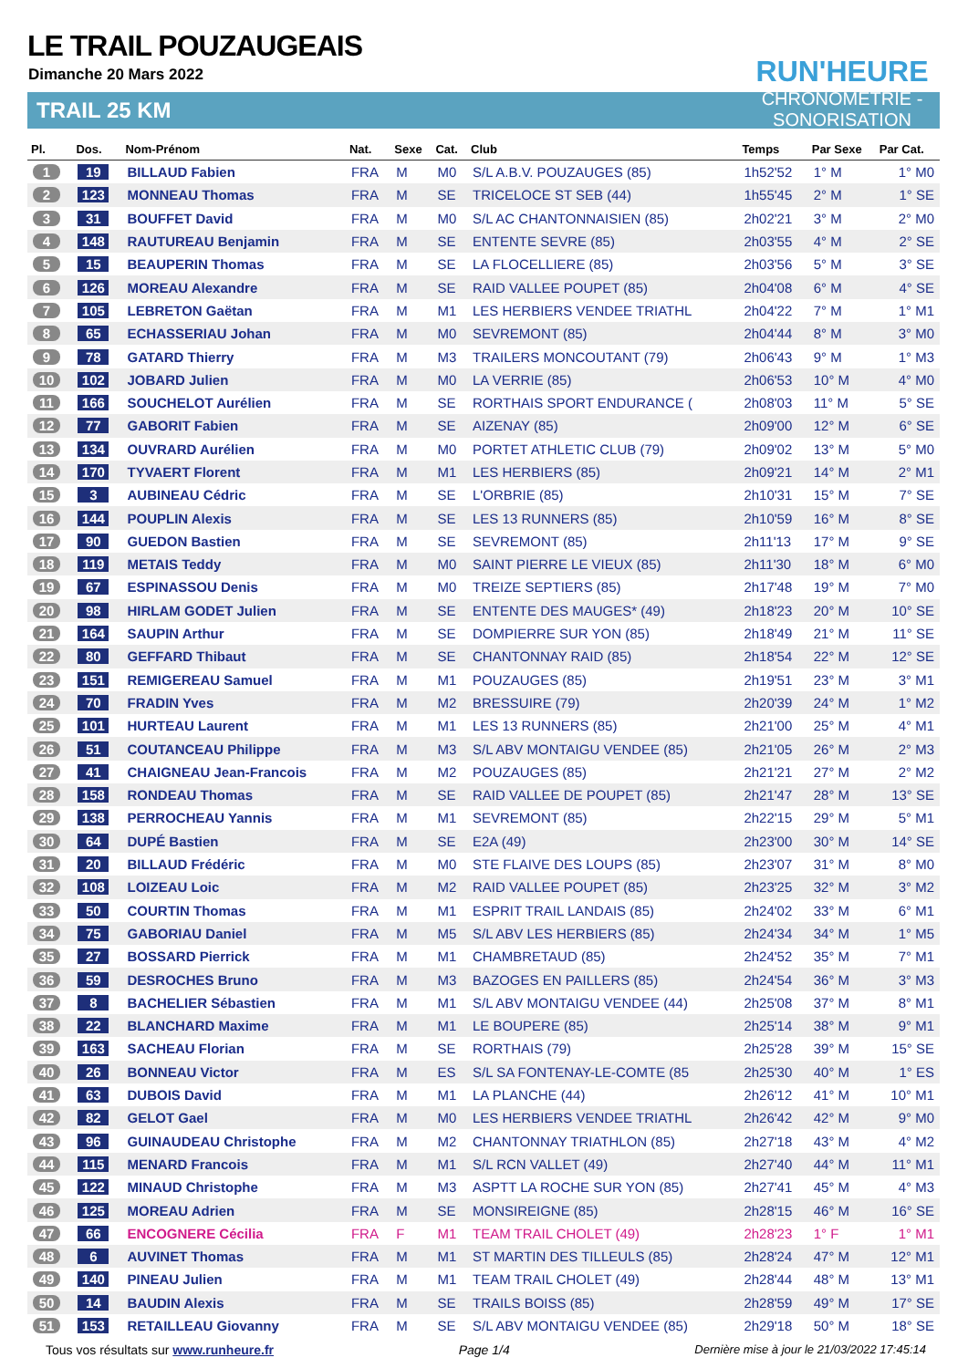LE TRAIL POUZAUGEAIS
Dimanche 20 Mars 2022
TRAIL 25 KM
RUN'HEURE
CHRONOMÉTRIE - SONORISATION
| Pl. | Dos. | Nom-Prénom | Nat. | Sexe | Cat. | Club | Temps | Par Sexe | Par Cat. |
| --- | --- | --- | --- | --- | --- | --- | --- | --- | --- |
| 1 | 19 | BILLAUD Fabien | FRA | M | M0 | S/L A.B.V. POUZAUGES (85) | 1h52'52 | 1° M | 1° M0 |
| 2 | 123 | MONNEAU Thomas | FRA | M | SE | TRICELOCE ST SEB (44) | 1h55'45 | 2° M | 1° SE |
| 3 | 31 | BOUFFET David | FRA | M | M0 | S/L AC CHANTONNAISIEN (85) | 2h02'21 | 3° M | 2° M0 |
| 4 | 148 | RAUTUREAU Benjamin | FRA | M | SE | ENTENTE SEVRE (85) | 2h03'55 | 4° M | 2° SE |
| 5 | 15 | BEAUPERIN Thomas | FRA | M | SE | LA FLOCELLIERE (85) | 2h03'56 | 5° M | 3° SE |
| 6 | 126 | MOREAU Alexandre | FRA | M | SE | RAID VALLEE POUPET (85) | 2h04'08 | 6° M | 4° SE |
| 7 | 105 | LEBRETON Gaëtan | FRA | M | M1 | LES HERBIERS VENDEE TRIATHL | 2h04'22 | 7° M | 1° M1 |
| 8 | 65 | ECHASSERIAU Johan | FRA | M | M0 | SEVREMONT (85) | 2h04'44 | 8° M | 3° M0 |
| 9 | 78 | GATARD Thierry | FRA | M | M3 | TRAILERS MONCOUTANT (79) | 2h06'43 | 9° M | 1° M3 |
| 10 | 102 | JOBARD Julien | FRA | M | M0 | LA VERRIE (85) | 2h06'53 | 10° M | 4° M0 |
| 11 | 166 | SOUCHELOT Aurélien | FRA | M | SE | RORTHAIS SPORT ENDURANCE ( | 2h08'03 | 11° M | 5° SE |
| 12 | 77 | GABORIT Fabien | FRA | M | SE | AIZENAY (85) | 2h09'00 | 12° M | 6° SE |
| 13 | 134 | OUVRARD Aurélien | FRA | M | M0 | PORTET ATHLETIC CLUB (79) | 2h09'02 | 13° M | 5° M0 |
| 14 | 170 | TYVAERT Florent | FRA | M | M1 | LES HERBIERS (85) | 2h09'21 | 14° M | 2° M1 |
| 15 | 3 | AUBINEAU Cédric | FRA | M | SE | L'ORBRIE (85) | 2h10'31 | 15° M | 7° SE |
| 16 | 144 | POUPLIN Alexis | FRA | M | SE | LES 13 RUNNERS (85) | 2h10'59 | 16° M | 8° SE |
| 17 | 90 | GUEDON Bastien | FRA | M | SE | SEVREMONT (85) | 2h11'13 | 17° M | 9° SE |
| 18 | 119 | METAIS Teddy | FRA | M | M0 | SAINT PIERRE LE VIEUX (85) | 2h11'30 | 18° M | 6° M0 |
| 19 | 67 | ESPINASSOU Denis | FRA | M | M0 | TREIZE SEPTIERS (85) | 2h17'48 | 19° M | 7° M0 |
| 20 | 98 | HIRLAM GODET Julien | FRA | M | SE | ENTENTE DES MAUGES* (49) | 2h18'23 | 20° M | 10° SE |
| 21 | 164 | SAUPIN Arthur | FRA | M | SE | DOMPIERRE SUR YON (85) | 2h18'49 | 21° M | 11° SE |
| 22 | 80 | GEFFARD Thibaut | FRA | M | SE | CHANTONNAY RAID (85) | 2h18'54 | 22° M | 12° SE |
| 23 | 151 | REMIGEREAU Samuel | FRA | M | M1 | POUZAUGES (85) | 2h19'51 | 23° M | 3° M1 |
| 24 | 70 | FRADIN Yves | FRA | M | M2 | BRESSUIRE (79) | 2h20'39 | 24° M | 1° M2 |
| 25 | 101 | HURTEAU Laurent | FRA | M | M1 | LES 13 RUNNERS (85) | 2h21'00 | 25° M | 4° M1 |
| 26 | 51 | COUTANCEAU Philippe | FRA | M | M3 | S/L ABV MONTAIGU VENDEE (85) | 2h21'05 | 26° M | 2° M3 |
| 27 | 41 | CHAIGNEAU Jean-Francois | FRA | M | M2 | POUZAUGES (85) | 2h21'21 | 27° M | 2° M2 |
| 28 | 158 | RONDEAU Thomas | FRA | M | SE | RAID VALLEE DE POUPET (85) | 2h21'47 | 28° M | 13° SE |
| 29 | 138 | PERROCHEAU Yannis | FRA | M | M1 | SEVREMONT (85) | 2h22'15 | 29° M | 5° M1 |
| 30 | 64 | DUPÉ Bastien | FRA | M | SE | E2A (49) | 2h23'00 | 30° M | 14° SE |
| 31 | 20 | BILLAUD Frédéric | FRA | M | M0 | STE FLAIVE DES LOUPS (85) | 2h23'07 | 31° M | 8° M0 |
| 32 | 108 | LOIZEAU Loic | FRA | M | M2 | RAID VALLEE POUPET (85) | 2h23'25 | 32° M | 3° M2 |
| 33 | 50 | COURTIN Thomas | FRA | M | M1 | ESPRIT TRAIL LANDAIS (85) | 2h24'02 | 33° M | 6° M1 |
| 34 | 75 | GABORIAU Daniel | FRA | M | M5 | S/L ABV LES HERBIERS (85) | 2h24'34 | 34° M | 1° M5 |
| 35 | 27 | BOSSARD Pierrick | FRA | M | M1 | CHAMBRETAUD (85) | 2h24'52 | 35° M | 7° M1 |
| 36 | 59 | DESROCHES Bruno | FRA | M | M3 | BAZOGES EN PAILLERS (85) | 2h24'54 | 36° M | 3° M3 |
| 37 | 8 | BACHELIER Sébastien | FRA | M | M1 | S/L ABV MONTAIGU VENDEE (44) | 2h25'08 | 37° M | 8° M1 |
| 38 | 22 | BLANCHARD Maxime | FRA | M | M1 | LE BOUPERE (85) | 2h25'14 | 38° M | 9° M1 |
| 39 | 163 | SACHEAU Florian | FRA | M | SE | RORTHAIS (79) | 2h25'28 | 39° M | 15° SE |
| 40 | 26 | BONNEAU Victor | FRA | M | ES | S/L SA FONTENAY-LE-COMTE (85 | 2h25'30 | 40° M | 1° ES |
| 41 | 63 | DUBOIS David | FRA | M | M1 | LA PLANCHE (44) | 2h26'12 | 41° M | 10° M1 |
| 42 | 82 | GELOT Gael | FRA | M | M0 | LES HERBIERS VENDEE TRIATHL | 2h26'42 | 42° M | 9° M0 |
| 43 | 96 | GUINAUDEAU Christophe | FRA | M | M2 | CHANTONNAY TRIATHLON (85) | 2h27'18 | 43° M | 4° M2 |
| 44 | 115 | MENARD Francois | FRA | M | M1 | S/L RCN VALLET (49) | 2h27'40 | 44° M | 11° M1 |
| 45 | 122 | MINAUD Christophe | FRA | M | M3 | ASPTT LA ROCHE SUR YON (85) | 2h27'41 | 45° M | 4° M3 |
| 46 | 125 | MOREAU Adrien | FRA | M | SE | MONSIREIGNE (85) | 2h28'15 | 46° M | 16° SE |
| 47 | 66 | ENCOGNERE Cécilia | FRA | F | M1 | TEAM TRAIL CHOLET (49) | 2h28'23 | 1° F | 1° M1 |
| 48 | 6 | AUVINET Thomas | FRA | M | M1 | ST MARTIN DES TILLEULS (85) | 2h28'24 | 47° M | 12° M1 |
| 49 | 140 | PINEAU Julien | FRA | M | M1 | TEAM TRAIL CHOLET (49) | 2h28'44 | 48° M | 13° M1 |
| 50 | 14 | BAUDIN Alexis | FRA | M | SE | TRAILS BOISS (85) | 2h28'59 | 49° M | 17° SE |
| 51 | 153 | RETAILLEAU Giovanny | FRA | M | SE | S/L ABV MONTAIGU VENDEE (85) | 2h29'18 | 50° M | 18° SE |
Tous vos résultats sur www.runheure.fr Page 1/4 Dernière mise à jour le 21/03/2022 17:45:14